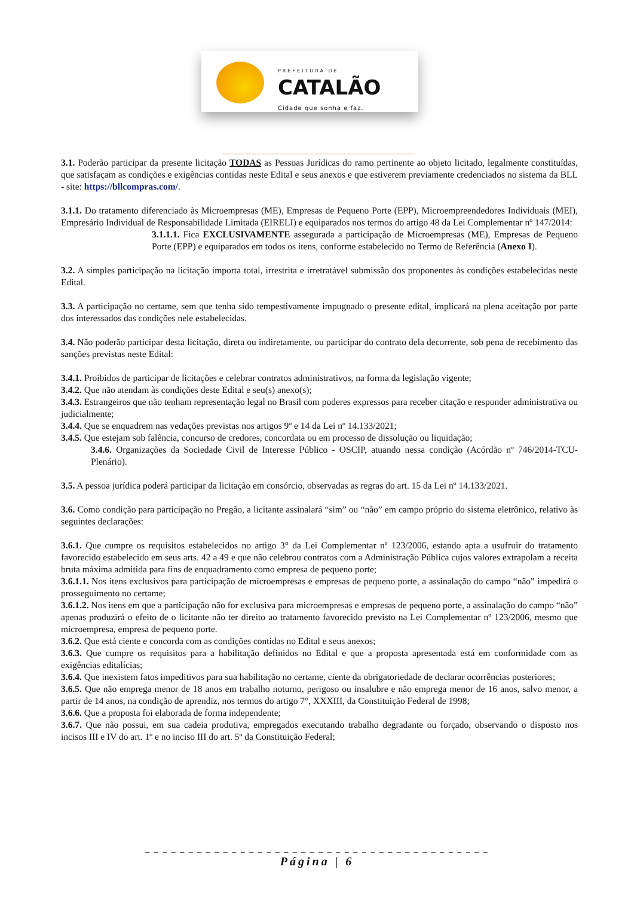PREFEITURA DE
CATALÃO
Cidade que sonha e faz.
3.1. Poderão participar da presente licitação TODAS as Pessoas Jurídicas do ramo pertinente ao objeto licitado, legalmente constituídas, que satisfaçam as condições e exigências contidas neste Edital e seus anexos e que estiverem previamente credenciados no sistema da BLL - site: https://bllcompras.com/.
3.1.1. Do tratamento diferenciado às Microempresas (ME), Empresas de Pequeno Porte (EPP), Microempreendedores Individuais (MEI), Empresário Individual de Responsabilidade Limitada (EIRELI) e equiparados nos termos do artigo 48 da Lei Complementar nº 147/2014:
3.1.1.1. Fica EXCLUSIVAMENTE assegurada a participação de Microempresas (ME), Empresas de Pequeno Porte (EPP) e equiparados em todos os itens, conforme estabelecido no Termo de Referência (Anexo I).
3.2. A simples participação na licitação importa total, irrestrita e irretratável submissão dos proponentes às condições estabelecidas neste Edital.
3.3. A participação no certame, sem que tenha sido tempestivamente impugnado o presente edital, implicará na plena aceitação por parte dos interessados das condições nele estabelecidas.
3.4. Não poderão participar desta licitação, direta ou indiretamente, ou participar do contrato dela decorrente, sob pena de recebimento das sanções previstas neste Edital:
3.4.1. Proibidos de participar de licitações e celebrar contratos administrativos, na forma da legislação vigente;
3.4.2. Que não atendam às condições deste Edital e seu(s) anexo(s);
3.4.3. Estrangeiros que não tenham representação legal no Brasil com poderes expressos para receber citação e responder administrativa ou judicialmente;
3.4.4. Que se enquadrem nas vedações previstas nos artigos 9º e 14 da Lei nº 14.133/2021;
3.4.5. Que estejam sob falência, concurso de credores, concordata ou em processo de dissolução ou liquidação;
3.4.6. Organizações da Sociedade Civil de Interesse Público - OSCIP, atuando nessa condição (Acórdão nº 746/2014-TCU-Plenário).
3.5. A pessoa jurídica poderá participar da licitação em consórcio, observadas as regras do art. 15 da Lei nº 14.133/2021.
3.6. Como condição para participação no Pregão, a licitante assinalará “sim” ou “não” em campo próprio do sistema eletrônico, relativo às seguintes declarações:
3.6.1. Que cumpre os requisitos estabelecidos no artigo 3° da Lei Complementar nº 123/2006, estando apta a usufruir do tratamento favorecido estabelecido em seus arts. 42 a 49 e que não celebrou contratos com a Administração Pública cujos valores extrapolam a receita bruta máxima admitida para fins de enquadramento como empresa de pequeno porte;
3.6.1.1. Nos itens exclusivos para participação de microempresas e empresas de pequeno porte, a assinalação do campo “não” impedirá o prosseguimento no certame;
3.6.1.2. Nos itens em que a participação não for exclusiva para microempresas e empresas de pequeno porte, a assinalação do campo “não” apenas produzirá o efeito de o licitante não ter direito ao tratamento favorecido previsto na Lei Complementar nº 123/2006, mesmo que microempresa, empresa de pequeno porte.
3.6.2. Que está ciente e concorda com as condições contidas no Edital e seus anexos;
3.6.3. Que cumpre os requisitos para a habilitação definidos no Edital e que a proposta apresentada está em conformidade com as exigências editalícias;
3.6.4. Que inexistem fatos impeditivos para sua habilitação no certame, ciente da obrigatoriedade de declarar ocorrências posteriores;
3.6.5. Que não emprega menor de 18 anos em trabalho noturno, perigoso ou insalubre e não emprega menor de 16 anos, salvo menor, a partir de 14 anos, na condição de aprendiz, nos termos do artigo 7°, XXXIII, da Constituição Federal de 1998;
3.6.6. Que a proposta foi elaborada de forma independente;
3.6.7. Que não possui, em sua cadeia produtiva, empregados executando trabalho degradante ou forçado, observando o disposto nos incisos III e IV do art. 1º e no inciso III do art. 5º da Constituição Federal;
_ _ _ _ _ _ _ _ _ _ _ _ _ _ _ _ _ _ _ _ _ _ _ _ _ _ _ _ _ _ _ _ _ _ _ _ _ _ _ _
Página | 6